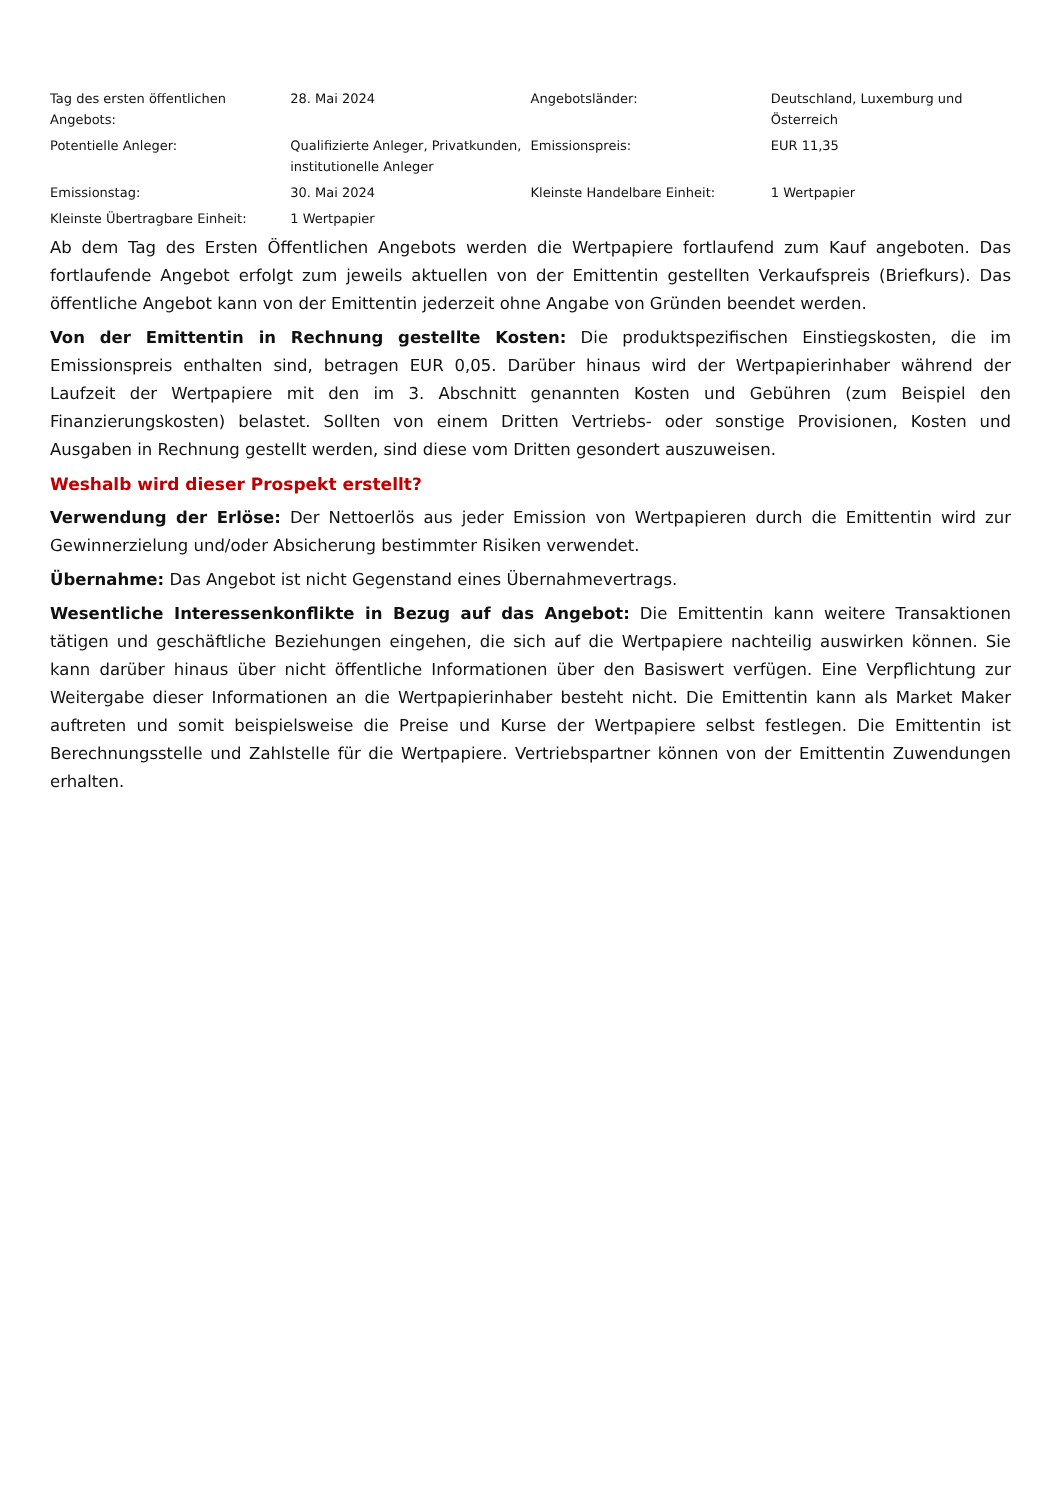| Tag des ersten öffentlichen Angebots: | 28. Mai 2024 | Angebotsländer: | Deutschland, Luxemburg und Österreich |
| Potentielle Anleger: | Qualifizierte Anleger, Privatkunden, institutionelle Anleger | Emissionspreis: | EUR 11,35 |
| Emissionstag: | 30. Mai 2024 | Kleinste Handelbare Einheit: | 1 Wertpapier |
| Kleinste Übertragbare Einheit: | 1 Wertpapier | | |
Ab dem Tag des Ersten Öffentlichen Angebots werden die Wertpapiere fortlaufend zum Kauf angeboten. Das fortlaufende Angebot erfolgt zum jeweils aktuellen von der Emittentin gestellten Verkaufspreis (Briefkurs). Das öffentliche Angebot kann von der Emittentin jederzeit ohne Angabe von Gründen beendet werden.
Von der Emittentin in Rechnung gestellte Kosten: Die produktspezifischen Einstiegskosten, die im Emissionspreis enthalten sind, betragen EUR 0,05. Darüber hinaus wird der Wertpapierinhaber während der Laufzeit der Wertpapiere mit den im 3. Abschnitt genannten Kosten und Gebühren (zum Beispiel den Finanzierungskosten) belastet. Sollten von einem Dritten Vertriebs- oder sonstige Provisionen, Kosten und Ausgaben in Rechnung gestellt werden, sind diese vom Dritten gesondert auszuweisen.
Weshalb wird dieser Prospekt erstellt?
Verwendung der Erlöse: Der Nettoerlös aus jeder Emission von Wertpapieren durch die Emittentin wird zur Gewinnerzielung und/oder Absicherung bestimmter Risiken verwendet.
Übernahme: Das Angebot ist nicht Gegenstand eines Übernahmevertrags.
Wesentliche Interessenkonflikte in Bezug auf das Angebot: Die Emittentin kann weitere Transaktionen tätigen und geschäftliche Beziehungen eingehen, die sich auf die Wertpapiere nachteilig auswirken können. Sie kann darüber hinaus über nicht öffentliche Informationen über den Basiswert verfügen. Eine Verpflichtung zur Weitergabe dieser Informationen an die Wertpapierinhaber besteht nicht. Die Emittentin kann als Market Maker auftreten und somit beispielsweise die Preise und Kurse der Wertpapiere selbst festlegen. Die Emittentin ist Berechnungsstelle und Zahlstelle für die Wertpapiere. Vertriebspartner können von der Emittentin Zuwendungen erhalten.